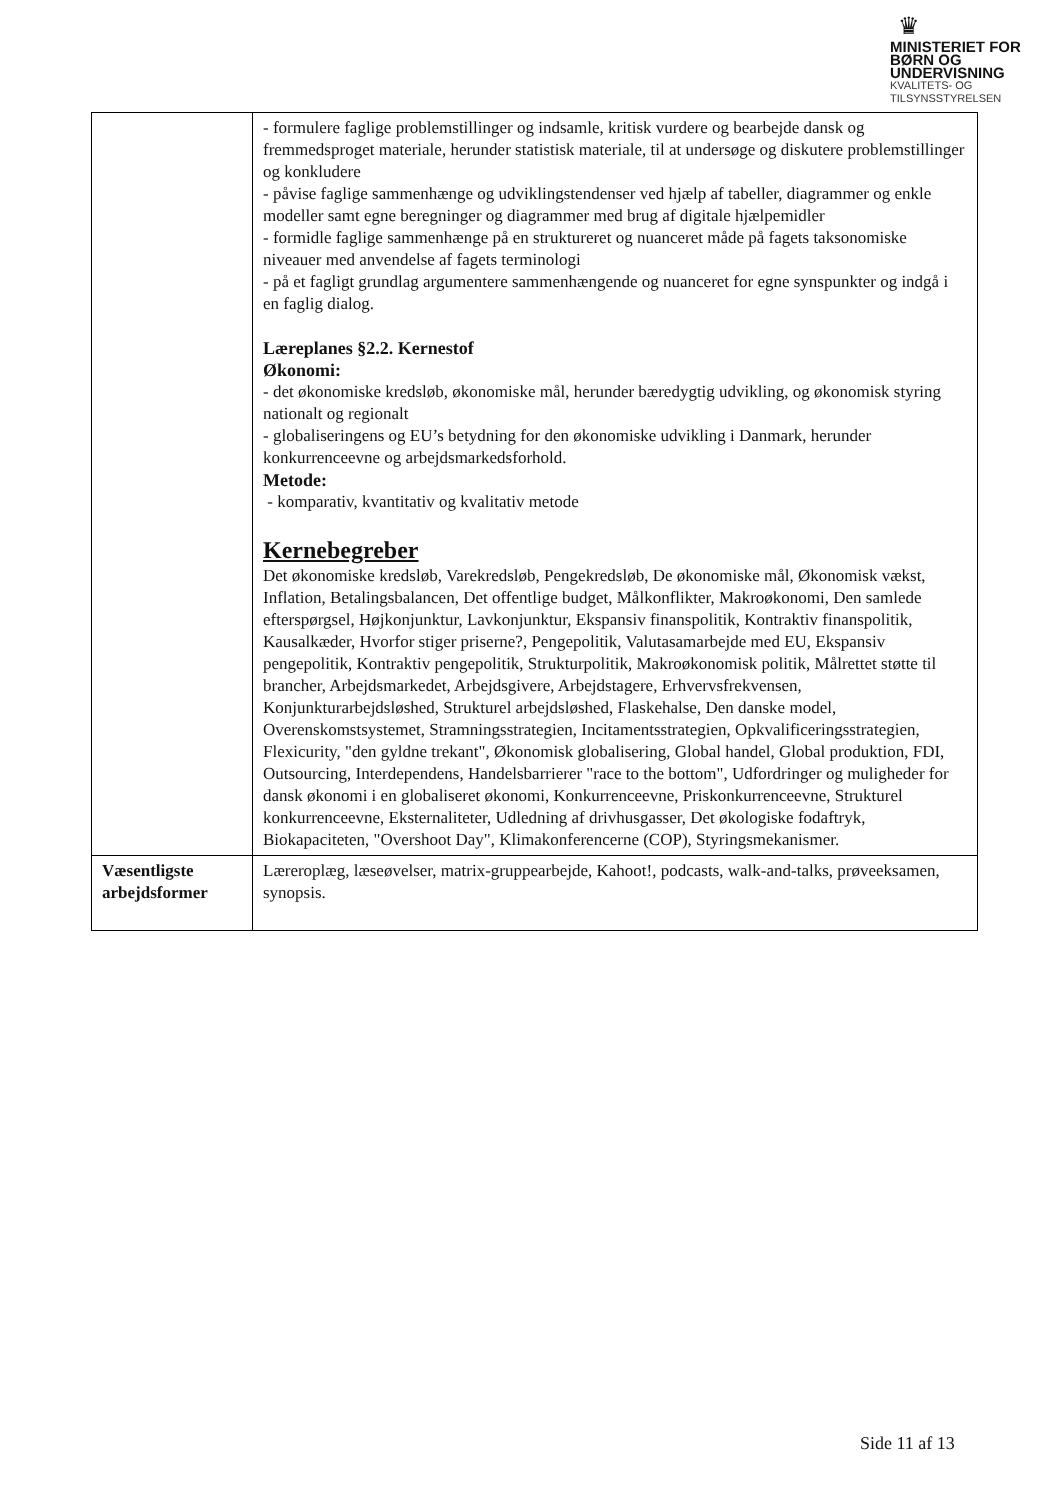♛
MINISTERIET FOR
BØRN OG
UNDERVISNING
KVALITETS- OG
TILSYNSSTYRELSEN
| | - formulere faglige problemstillinger og indsamle, kritisk vurdere og bearbejde dansk og fremmedsproget materiale, herunder statistisk materiale, til at undersøge og diskutere problemstillinger og konkludere - påvise faglige sammenhænge og udviklingstendenser ved hjælp af tabeller, diagrammer og enkle modeller samt egne beregninger og diagrammer med brug af digitale hjælpemidler - formidle faglige sammenhænge på en struktureret og nuanceret måde på fagets taksonomiske niveauer med anvendelse af fagets terminologi - på et fagligt grundlag argumentere sammenhængende og nuanceret for egne synspunkter og indgå i en faglig dialog. Læreplanes §2.2. Kernestof Økonomi: - det økonomiske kredsløb, økonomiske mål, herunder bæredygtig udvikling, og økonomisk styring nationalt og regionalt - globaliseringens og EU’s betydning for den økonomiske udvikling i Danmark, herunder konkurrenceevne og arbejdsmarkedsforhold. Metode: - komparativ, kvantitativ og kvalitativ metode Kernebegreber Det økonomiske kredsløb, Varekredsløb, Pengekredsløb, De økonomiske mål, Økonomisk vækst, Inflation, Betalingsbalancen, Det offentlige budget, Målkonflikter, Makroøkonomi, Den samlede efterspørgsel, Højkonjunktur, Lavkonjunktur, Ekspansiv finanspolitik, Kontraktiv finanspolitik, Kausalkæder, Hvorfor stiger priserne?, Pengepolitik, Valutasamarbejde med EU, Ekspansiv pengepolitik, Kontraktiv pengepolitik, Strukturpolitik, Makroøkonomisk politik, Målrettet støtte til brancher, Arbejdsmarkedet, Arbejdsgivere, Arbejdstagere, Erhvervsfrekvensen, Konjunkturarbejdsløshed, Strukturel arbejdsløshed, Flaskehalse, Den danske model, Overenskomstsystemet, Stramningsstrategien, Incitamentsstrategien, Opkvalificeringsstrategien, Flexicurity, "den gyldne trekant", Økonomisk globalisering, Global handel, Global produktion, FDI, Outsourcing, Interdependens, Handelsbarrierer "race to the bottom", Udfordringer og muligheder for dansk økonomi i en globaliseret økonomi, Konkurrenceevne, Priskonkurrenceevne, Strukturel konkurrenceevne, Eksternaliteter, Udledning af drivhusgasser, Det økologiske fodaftryk, Biokapaciteten, "Overshoot Day", Klimakonferencerne (COP), Styringsmekanismer. |
| Væsentligste arbejdsformer | Læreroplæg, læseøvelser, matrix-gruppearbejde, Kahoot!, podcasts, walk-and-talks, prøveeksamen, synopsis. |
Side 11 af 13